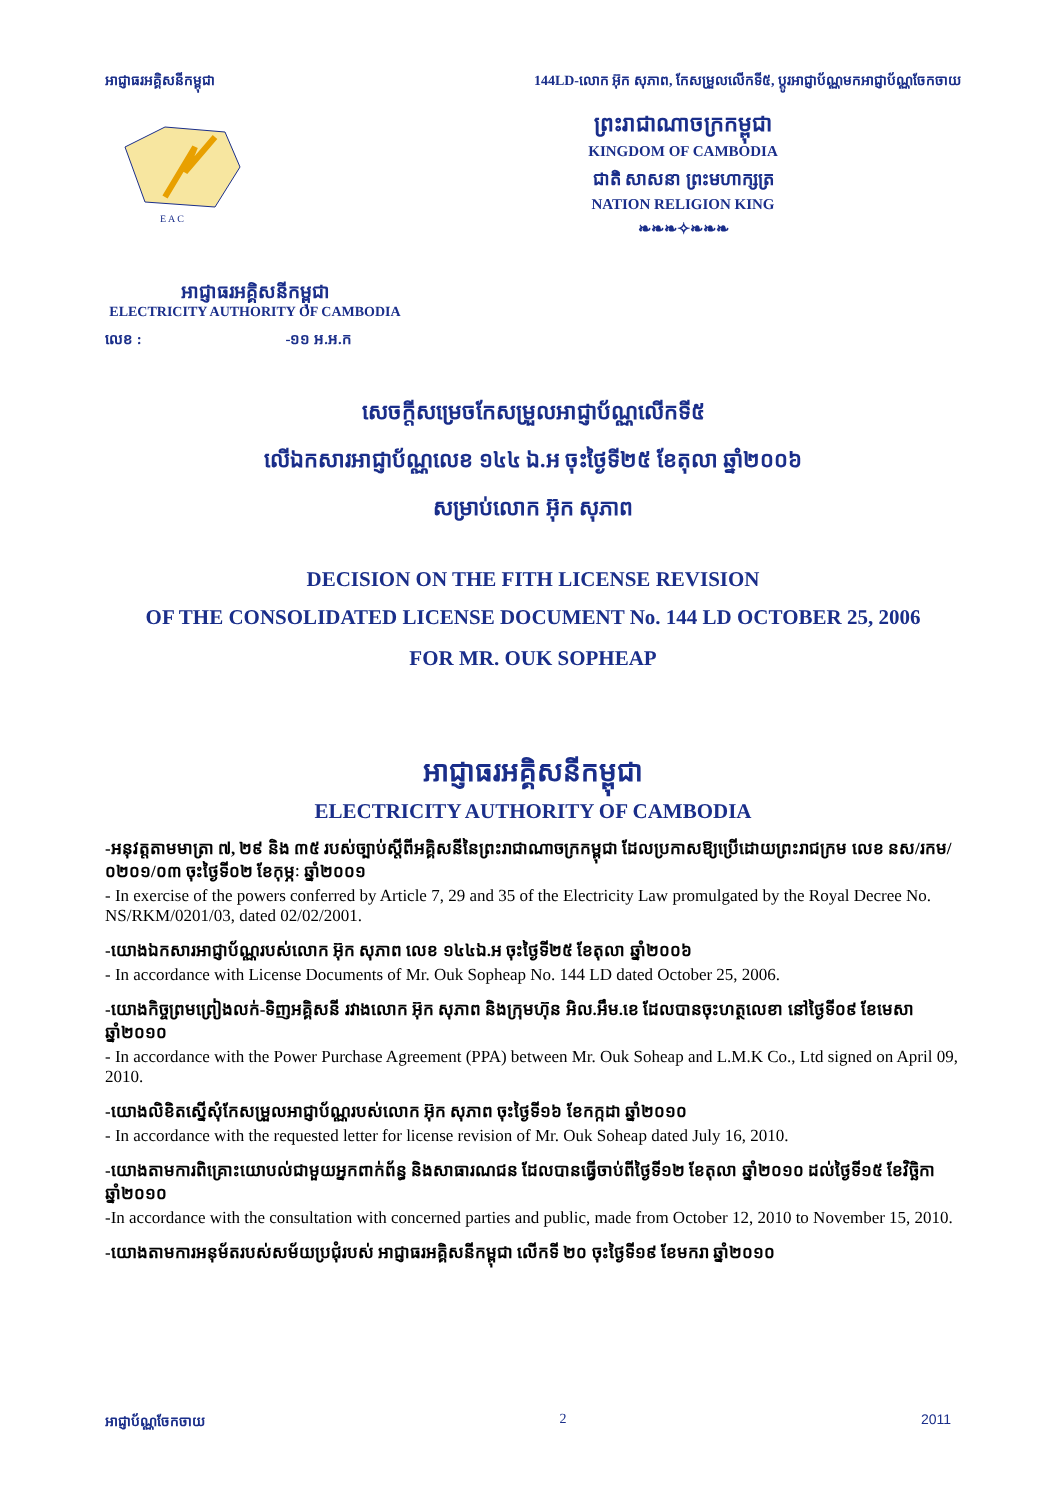អាជ្ញាធរអគ្គិសនីកម្ពុជា 144LD-លោក អ៊ុក សុភាព, កែសម្រួលលើកទី៥, ប្តូរអាជ្ញាប័ណ្ណមកអាជ្ញាប័ណ្ណចែកចាយ
E A C
ព្រះរាជាណាចក្រកម្ពុជា
KINGDOM OF CAMBODIA
ជាតិ សាសនា ព្រះមហាក្សត្រ
NATION RELIGION KING
❧❧❧✧❧❧❧
អាជ្ញាធរអគ្គិសនីកម្ពុជា
ELECTRICITY AUTHORITY OF CAMBODIA
លេខ : -១១ អ.អ.ក
សេចក្តីសម្រេចកែសម្រួលអាជ្ញាប័ណ្ណលើកទី៥
លើឯកសារអាជ្ញាប័ណ្ណលេខ ១៤៤ ឯ.អ ចុះថ្ងៃទី២៥ ខែតុលា ឆ្នាំ២០០៦
សម្រាប់លោក អ៊ុក សុភាព
DECISION ON THE FITH LICENSE REVISION
OF THE CONSOLIDATED LICENSE DOCUMENT No. 144 LD OCTOBER 25, 2006
FOR MR. OUK SOPHEAP
អាជ្ញាធរអគ្គិសនីកម្ពុជា
ELECTRICITY AUTHORITY OF CAMBODIA
-អនុវត្តតាមមាត្រា ៧, ២៩ និង ៣៥ របស់ច្បាប់ស្តីពីអគ្គិសនីនៃព្រះរាជាណាចក្រកម្ពុជា ដែលប្រកាសឱ្យប្រើដោយព្រះរាជក្រម លេខ នស/រកម/០២០១/០៣ ចុះថ្ងៃទី០២ ខែកុម្ភៈ ឆ្នាំ២០០១
- In exercise of the powers conferred by Article 7, 29 and 35 of the Electricity Law promulgated by the Royal Decree No. NS/RKM/0201/03, dated 02/02/2001.
-យោងឯកសារអាជ្ញាប័ណ្ណរបស់លោក អ៊ុក សុភាព លេខ ១៤៤ឯ.អ ចុះថ្ងៃទី២៥ ខែតុលា ឆ្នាំ២០០៦
- In accordance with License Documents of Mr. Ouk Sopheap No. 144 LD dated October 25, 2006.
-យោងកិច្ចព្រមព្រៀងលក់-ទិញអគ្គិសនី រវាងលោក អ៊ុក សុភាព និងក្រុមហ៊ុន អិល.អឹម.ខេ ដែលបានចុះហត្ថលេខា នៅថ្ងៃទី០៩ ខែមេសា ឆ្នាំ២០១០
- In accordance with the Power Purchase Agreement (PPA) between Mr. Ouk Soheap and L.M.K Co., Ltd signed on April 09, 2010.
-យោងលិខិតស្នើសុំកែសម្រួលអាជ្ញាប័ណ្ណរបស់លោក អ៊ុក សុភាព ចុះថ្ងៃទី១៦ ខែកក្កដា ឆ្នាំ២០១០
- In accordance with the requested letter for license revision of Mr. Ouk Soheap dated July 16, 2010.
-យោងតាមការពិគ្រោះយោបល់ជាមួយអ្នកពាក់ព័ន្ធ និងសាធារណជន ដែលបានធ្វើចាប់ពីថ្ងៃទី១២ ខែតុលា ឆ្នាំ២០១០ ដល់ថ្ងៃទី១៥ ខែវិច្ឆិកា ឆ្នាំ២០១០
-In accordance with the consultation with concerned parties and public, made from October 12, 2010 to November 15, 2010.
-យោងតាមការអនុម័តរបស់សម័យប្រជុំរបស់ អាជ្ញាធរអគ្គិសនីកម្ពុជា លើកទី ២០ ចុះថ្ងៃទី១៩ ខែមករា ឆ្នាំ២០១០
អាជ្ញាប័ណ្ណចែកចាយ 2 2011